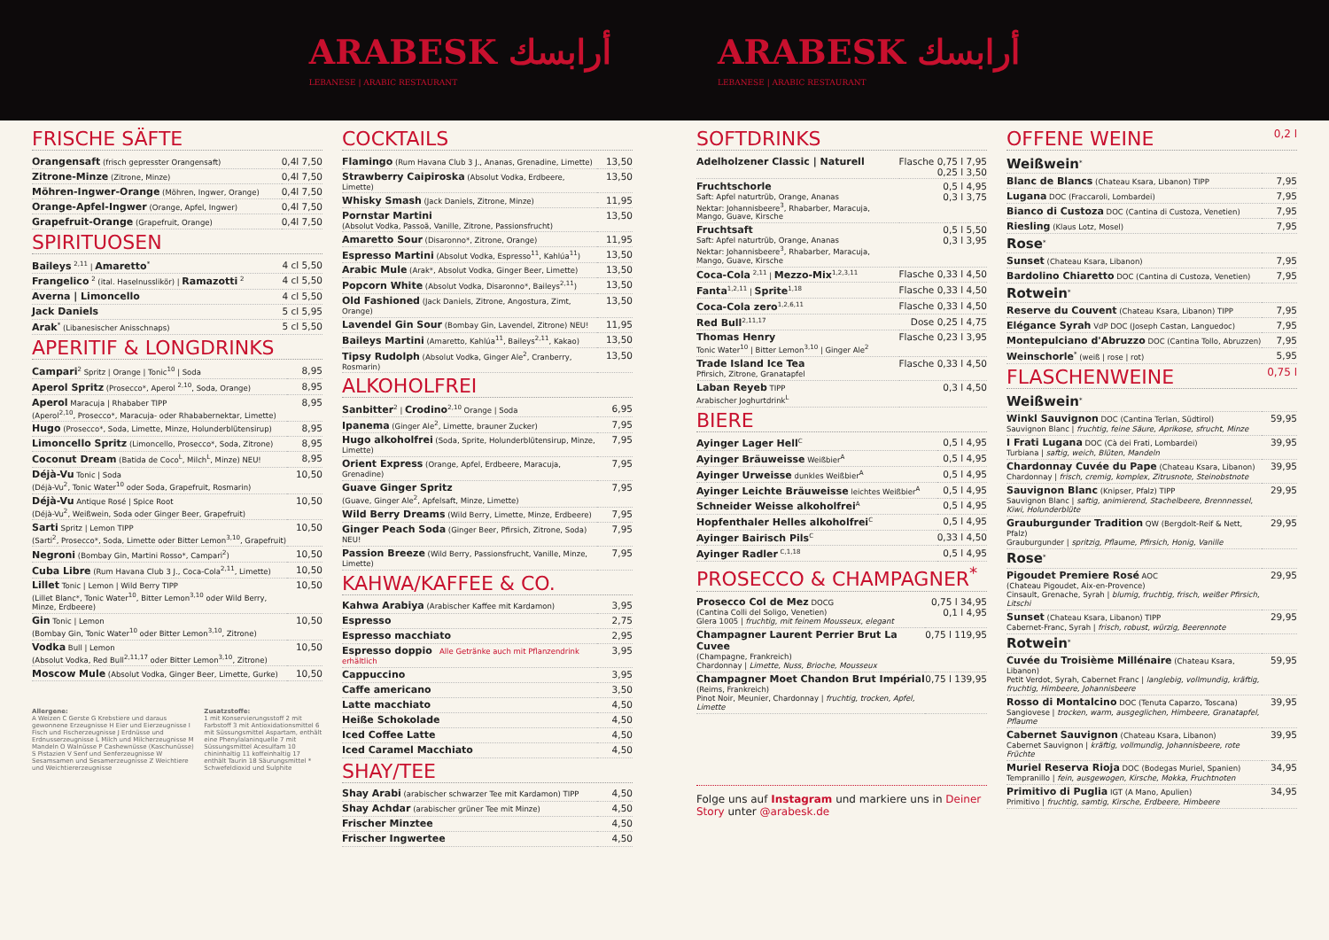ARABESK أرابسك
LEBANESE | ARABIC RESTAURANT
ARABESK أرابسك
LEBANESE | ARABIC RESTAURANT
FRISCHE SÄFTE
| Orangensaft (frisch gepresster Orangensaft) | 0,4l 7,50 |
| Zitrone-Minze (Zitrone, Minze) | 0,4l 7,50 |
| Möhren-Ingwer-Orange (Möhren, Ingwer, Orange) | 0,4l 7,50 |
| Orange-Apfel-Ingwer (Orange, Apfel, Ingwer) | 0,4l 7,50 |
| Grapefruit-Orange (Grapefruit, Orange) | 0,4l 7,50 |
SPIRITUOSEN
| Baileys <sup>2,11</sup> / Amaretto<sup>*</sup> | 4 cl 5,50 |
| Frangelico <sup>2</sup> (ital. Haselnusslikör) / Ramazotti <sup>2</sup> | 4 cl 5,50 |
| Averna / Limoncello | 4 cl 5,50 |
| Jack Daniels | 5 cl 5,95 |
| Arak<sup>*</sup> (Libanesischer Anisschnaps) | 5 cl 5,50 |
APERITIF & LONGDRINKS
| Campari<sup>2</sup> Spritz / Orange / Tonic<sup>10</sup> / Soda | 8,95 |
| Aperol Spritz (Prosecco*, Aperol <sup>2,10</sup>, Soda, Orange) | 8,95 |
| Aperol Maracuja / Rhababer TIPP (Aperol<sup>2,10</sup>, Prosecco*, Maracuja- oder Rhababernektar, Limette) | 8,95 |
| Hugo (Prosecco*, Soda, Limette, Minze, Holunderblütensirup) | 8,95 |
| Limoncello Spritz (Limoncello, Prosecco*, Soda, Zitrone) | 8,95 |
| Coconut Dream (Batida de Coco<sup>L</sup>, Milch<sup>L</sup>, Minze) NEU! | 8,95 |
| Déjà-Vu Tonic / Soda (Déjà-Vu<sup>2</sup>, Tonic Water<sup>10</sup> oder Soda, Grapefruit, Rosmarin) | 10,50 |
| Déjà-Vu Antique Rosé / Spice Root (Déjà-Vu<sup>2</sup>, Weißwein, Soda oder Ginger Beer, Grapefruit) | 10,50 |
| Sarti Spritz / Lemon TIPP (Sarti<sup>2</sup>, Prosecco*, Soda, Limette oder Bitter Lemon<sup>3,10</sup>, Grapefruit) | 10,50 |
| Negroni (Bombay Gin, Martini Rosso*, Campari<sup>2</sup>) | 10,50 |
| Cuba Libre (Rum Havana Club 3 J., Coca-Cola<sup>2,11</sup>, Limette) | 10,50 |
| Lillet Tonic / Lemon / Wild Berry TIPP (Lillet Blanc*, Tonic Water<sup>10</sup>, Bitter Lemon<sup>3,10</sup> oder Wild Berry, Minze, Erdbeere) | 10,50 |
| Gin Tonic / Lemon (Bombay Gin, Tonic Water<sup>10</sup> oder Bitter Lemon<sup>3,10</sup>, Zitrone) | 10,50 |
| Vodka Bull / Lemon (Absolut Vodka, Red Bull<sup>2,11,17</sup> oder Bitter Lemon<sup>3,10</sup>, Zitrone) | 10,50 |
| Moscow Mule (Absolut Vodka, Ginger Beer, Limette, Gurke) | 10,50 |
Allergene:
A Weizen C Gerste G Krebstiere und daraus gewonnene Erzeugnisse H Eier und Eierzeugnisse I Fisch und Fischerzeugnisse J Erdnüsse und Erdnusserzeugnisse L Milch und Milcherzeugnisse M Mandeln O Walnüsse P Cashewnüsse (Kaschunüsse) S Pistazien V Senf und Senferzeugnisse W Sesamsamen und Sesamerzeugnisse Z Weichtiere und Weichtiererzeugnisse
Zusatzstoffe:
1 mit Konservierungsstoff 2 mit Farbstoff 3 mit Antioxidationsmittel 6 mit Süssungsmittel Aspartam, enthält eine Phenylalaninquelle 7 mit Süssungsmittel Acesulfam 10 chininhaltig 11 koffeinhaltig 17 enthält Taurin 18 Säurungsmittel * Schwefeldioxid und Sulphite
COCKTAILS
| Flamingo (Rum Havana Club 3 J., Ananas, Grenadine, Limette) | 13,50 |
| Strawberry Caipiroska (Absolut Vodka, Erdbeere, Limette) | 13,50 |
| Whisky Smash (Jack Daniels, Zitrone, Minze) | 11,95 |
| Pornstar Martini (Absolut Vodka, Passoã, Vanille, Zitrone, Passionsfrucht) | 13,50 |
| Amaretto Sour (Disaronno*, Zitrone, Orange) | 11,95 |
| Espresso Martini (Absolut Vodka, Espresso<sup>11</sup>, Kahlúa<sup>11</sup>) | 13,50 |
| Arabic Mule (Arak*, Absolut Vodka, Ginger Beer, Limette) | 13,50 |
| Popcorn White (Absolut Vodka, Disaronno*, Baileys<sup>2,11</sup>) | 13,50 |
| Old Fashioned (Jack Daniels, Zitrone, Angostura, Zimt, Orange) | 13,50 |
| Lavendel Gin Sour (Bombay Gin, Lavendel, Zitrone) NEU! | 11,95 |
| Baileys Martini (Amaretto, Kahlúa<sup>11</sup>, Baileys<sup>2,11</sup>, Kakao) | 13,50 |
| Tipsy Rudolph (Absolut Vodka, Ginger Ale<sup>2</sup>, Cranberry, Rosmarin) | 13,50 |
ALKOHOLFREI
| Sanbitter<sup>2</sup> / Crodino<sup>2,10</sup> Orange / Soda | 6,95 |
| Ipanema (Ginger Ale<sup>2</sup>, Limette, brauner Zucker) | 7,95 |
| Hugo alkoholfrei (Soda, Sprite, Holunderblütensirup, Minze, Limette) | 7,95 |
| Orient Express (Orange, Apfel, Erdbeere, Maracuja, Grenadine) | 7,95 |
| Guave Ginger Spritz (Guave, Ginger Ale<sup>2</sup>, Apfelsaft, Minze, Limette) | 7,95 |
| Wild Berry Dreams (Wild Berry, Limette, Minze, Erdbeere) | 7,95 |
| Ginger Peach Soda (Ginger Beer, Pfirsich, Zitrone, Soda) NEU! | 7,95 |
| Passion Breeze (Wild Berry, Passionsfrucht, Vanille, Minze, Limette) | 7,95 |
KAHWA/KAFFEE & CO.
| Kahwa Arabiya (Arabischer Kaffee mit Kardamon) | 3,95 |
| Espresso | 2,75 |
| Espresso macchiato | 2,95 |
| Espresso doppio Alle Getränke auch mit Pflanzendrink erhältlich | 3,95 |
| Cappuccino | 3,95 |
| Caffe americano | 3,50 |
| Latte macchiato | 4,50 |
| Heiße Schokolade | 4,50 |
| Iced Coffee Latte | 4,50 |
| Iced Caramel Macchiato | 4,50 |
SHAY/TEE
| Shay Arabi (arabischer schwarzer Tee mit Kardamon) TIPP | 4,50 |
| Shay Achdar (arabischer grüner Tee mit Minze) | 4,50 |
| Frischer Minztee | 4,50 |
| Frischer Ingwertee | 4,50 |
SOFTDRINKS
| Adelholzener Classic / Naturell | Flasche 0,75 l 7,95 0,25 l 3,50 |
| Fruchtschorle Saft: Apfel naturtrüb, Orange, Ananas Nektar: Johannisbeere<sup>3</sup>, Rhabarber, Maracuja, Mango, Guave, Kirsche | 0,5 l 4,95 0,3 l 3,75 |
| Fruchtsaft Saft: Apfel naturtrüb, Orange, Ananas Nektar: Johannisbeere<sup>3</sup>, Rhabarber, Maracuja, Mango, Guave, Kirsche | 0,5 l 5,50 0,3 l 3,95 |
| Coca-Cola <sup>2,11</sup> / Mezzo-Mix<sup>1,2,3,11</sup> | Flasche 0,33 l 4,50 |
| Fanta<sup>1,2,11</sup> / Sprite<sup>1,18</sup> | Flasche 0,33 l 4,50 |
| Coca-Cola zero<sup>1,2,6,11</sup> | Flasche 0,33 l 4,50 |
| Red Bull<sup>2,11,17</sup> | Dose 0,25 l 4,75 |
| Thomas Henry Tonic Water<sup>10</sup> / Bitter Lemon<sup>3,10</sup> / Ginger Ale<sup>2</sup> | Flasche 0,23 l 3,95 |
| Trade Island Ice Tea Pfirsich, Zitrone, Granatapfel | Flasche 0,33 l 4,50 |
| Laban Reyeb TIPP Arabischer Joghurtdrink<sup>L</sup> | 0,3 l 4,50 |
BIERE
| Ayinger Lager Hell<sup>C</sup> | 0,5 l 4,95 |
| Ayinger Bräuweisse Weißbier<sup>A</sup> | 0,5 l 4,95 |
| Ayinger Urweisse dunkles Weißbier<sup>A</sup> | 0,5 l 4,95 |
| Ayinger Leichte Bräuweisse leichtes Weißbier<sup>A</sup> | 0,5 l 4,95 |
| Schneider Weisse alkoholfrei<sup>A</sup> | 0,5 l 4,95 |
| Hopfenthaler Helles alkoholfrei<sup>C</sup> | 0,5 l 4,95 |
| Ayinger Bairisch Pils<sup>C</sup> | 0,33 l 4,50 |
| Ayinger Radler <sup>C,1,18</sup> | 0,5 l 4,95 |
PROSECCO & CHAMPAGNER<sup>*</sup>
| Prosecco Col de Mez DOCG (Cantina Colli del Soligo, Venetien) Glera 1005 / fruchtig, mit feinem Mousseux, elegant | 0,75 l 34,95 0,1 l 4,95 |
| Champagner Laurent Perrier Brut La Cuvee (Champagne, Frankreich) Chardonnay / Limette, Nuss, Brioche, Mousseux | 0,75 l 119,95 |
| Champagner Moet Chandon Brut Impérial (Reims, Frankreich) Pinot Noir, Meunier, Chardonnay / fruchtig, trocken, Apfel, Limette | 0,75 l 139,95 |
Folge uns auf Instagram und markiere uns in Deiner Story unter @arabesk.de
OFFENE WEINE 0,2 l
| Weißwein<sup>*</sup> | |
| Blanc de Blancs (Chateau Ksara, Libanon) TIPP | 7,95 |
| Lugana DOC (Fraccaroli, Lombardei) | 7,95 |
| Bianco di Custoza DOC (Cantina di Custoza, Venetien) | 7,95 |
| Riesling (Klaus Lotz, Mosel) | 7,95 |
| Rose<sup>*</sup> | |
| Sunset (Chateau Ksara, Libanon) | 7,95 |
| Bardolino Chiaretto DOC (Cantina di Custoza, Venetien) | 7,95 |
| Rotwein<sup>*</sup> | |
| Reserve du Couvent (Chateau Ksara, Libanon) TIPP | 7,95 |
| Elégance Syrah VdP DOC (Joseph Castan, Languedoc) | 7,95 |
| Montepulciano d'Abruzzo DOC (Cantina Tollo, Abruzzen) | 7,95 |
| Weinschorle<sup>*</sup> (weiß / rose / rot) | 5,95 |
FLASCHENWEINE 0,75 l
| Weißwein<sup>*</sup> | |
| Winkl Sauvignon DOC (Cantina Terlan, Südtirol) Sauvignon Blanc / fruchtig, feine Säure, Aprikose, sfrucht, Minze | 59,95 |
| I Frati Lugana DOC (Cà dei Frati, Lombardei) Turbiana / saftig, weich, Blüten, Mandeln | 39,95 |
| Chardonnay Cuvée du Pape (Chateau Ksara, Libanon) Chardonnay / frisch, cremig, komplex, Zitrusnote, Steinobstnote | 39,95 |
| Sauvignon Blanc (Knipser, Pfalz) TIPP Sauvignon Blanc / saftig, animierend, Stachelbeere, Brennnessel, Kiwi, Holunderblüte | 29,95 |
| Grauburgunder Tradition QW (Bergdolt-Reif & Nett, Pfalz) Grauburgunder / spritzig, Pflaume, Pfirsich, Honig, Vanille | 29,95 |
| Rose<sup>*</sup> | |
| Pigoudet Premiere Rosé AOC (Chateau Pigoudet, Aix-en-Provence) Cinsault, Grenache, Syrah / blumig, fruchtig, frisch, weißer Pfirsich, Litschi | 29,95 |
| Sunset (Chateau Ksara, Libanon) TIPP Cabernet-Franc, Syrah / frisch, robust, würzig, Beerennote | 29,95 |
| Rotwein<sup>*</sup> | |
| Cuvée du Troisième Millénaire (Chateau Ksara, Libanon) Petit Verdot, Syrah, Cabernet Franc / langlebig, vollmundig, kräftig, fruchtig, Himbeere, Johannisbeere | 59,95 |
| Rosso di Montalcino DOC (Tenuta Caparzo, Toscana) Sangiovese / trocken, warm, ausgeglichen, Himbeere, Granatapfel, Pflaume | 39,95 |
| Cabernet Sauvignon (Chateau Ksara, Libanon) Cabernet Sauvignon / kräftig, vollmundig, Johannisbeere, rote Früchte | 39,95 |
| Muriel Reserva Rioja DOC (Bodegas Muriel, Spanien) Tempranillo / fein, ausgewogen, Kirsche, Mokka, Fruchtnoten | 34,95 |
| Primitivo di Puglia IGT (A Mano, Apulien) Primitivo / fruchtig, samtig, Kirsche, Erdbeere, Himbeere | 34,95 |